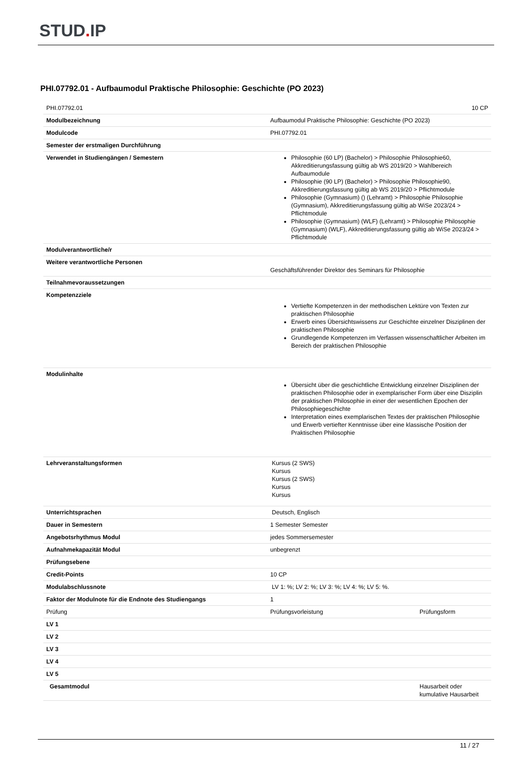STUD. IP
PHI.07792.01 - Aufbaumodul Praktische Philosophie: Geschichte (PO 2023)
| PHI.07792.01 | 10 CP |
| Modulbezeichnung | Aufbaumodul Praktische Philosophie: Geschichte (PO 2023) |
| Modulcode | PHI.07792.01 |
| Semester der erstmaligen Durchführung | |
| Verwendet in Studiengängen / Semestern | Philosophie (60 LP) (Bachelor) > Philosophie Philosophie60, Akkreditierungsfassung gültig ab WS 2019/20 > Wahlbereich Aufbaumodule Philosophie (90 LP) (Bachelor) > Philosophie Philosophie90, Akkreditierungsfassung gültig ab WS 2019/20 > Pflichtmodule Philosophie (Gymnasium) () (Lehramt) > Philosophie Philosophie (Gymnasium), Akkreditierungsfassung gültig ab WiSe 2023/24 > Pflichtmodule Philosophie (Gymnasium) (WLF) (Lehramt) > Philosophie Philosophie (Gymnasium) (WLF), Akkreditierungsfassung gültig ab WiSe 2023/24 > Pflichtmodule |
| Modulverantwortliche/r | |
| Weitere verantwortliche Personen | Geschäftsführender Direktor des Seminars für Philosophie |
| Teilnahmevoraussetzungen | |
| Kompetenzziele | Vertiefte Kompetenzen in der methodischen Lektüre von Texten zur praktischen Philosophie Erwerb eines Übersichtswissens zur Geschichte einzelner Disziplinen der praktischen Philosophie Grundlegende Kompetenzen im Verfassen wissenschaftlicher Arbeiten im Bereich der praktischen Philosophie |
| Modulinhalte | Übersicht über die geschichtliche Entwicklung einzelner Disziplinen der praktischen Philosophie oder in exemplarischer Form über eine Disziplin der praktischen Philosophie in einer der wesentlichen Epochen der Philosophiegeschichte Interpretation eines exemplarischen Textes der praktischen Philosophie und Erwerb vertiefter Kenntnisse über eine klassische Position der Praktischen Philosophie |
| Lehrveranstaltungsformen | Kursus (2 SWS) Kursus Kursus (2 SWS) Kursus Kursus |
| Unterrichtsprachen | Deutsch, Englisch |
| Dauer in Semestern | 1 Semester Semester |
| Angebotsrhythmus Modul | jedes Sommersemester |
| Aufnahmekapazität Modul | unbegrenzt |
| Prüfungsebene | |
| Credit-Points | 10 CP |
| Modulabschlussnote | LV 1: %; LV 2: %; LV 3: %; LV 4: %; LV 5: %. |
| Faktor der Modulnote für die Endnote des Studiengangs | 1 |
| Prüfung | Prüfungsvorleistung | Prüfungsform |
| LV 1 | | |
| LV 2 | | |
| LV 3 | | |
| LV 4 | | |
| LV 5 | | |
| Gesamtmodul | | Hausarbeit oder kumulative Hausarbeit |
11 / 27